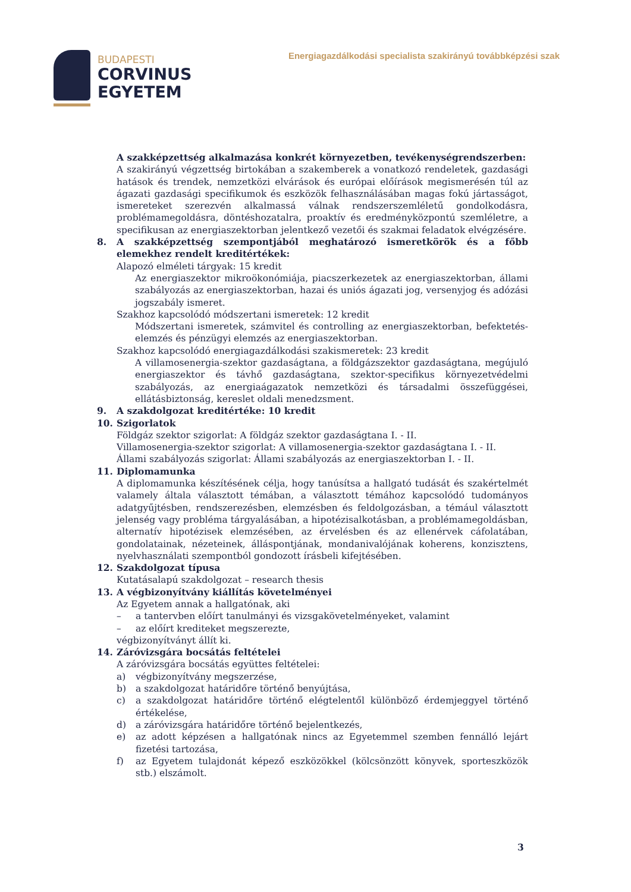BUDAPESTI
CORVINUS
EGYETEM
Energiagazdálkodási specialista szakirányú továbbképzési szak
A szakképzettség alkalmazása konkrét környezetben, tevékenységrendszerben:
A szakirányú végzettség birtokában a szakemberek a vonatkozó rendeletek, gazdasági hatások és trendek, nemzetközi elvárások és európai előírások megismerésén túl az ágazati gazdasági specifikumok és eszközök felhasználásában magas fokú jártasságot, ismereteket szerezvén alkalmassá válnak rendszerszemléletű gondolkodásra, problémamegoldásra, döntéshozatalra, proaktív és eredményközpontú szemléletre, a specifikusan az energiaszektorban jelentkező vezetői és szakmai feladatok elvégzésére.
8. A szakképzettség szempontjából meghatározó ismeretkörök és a főbb elemekhez rendelt kreditértékek:
Alapozó elméleti tárgyak: 15 kredit
Az energiaszektor mikroökonómiája, piacszerkezetek az energiaszektorban, állami szabályozás az energiaszektorban, hazai és uniós ágazati jog, versenyjog és adózási jogszabály ismeret.
Szakhoz kapcsolódó módszertani ismeretek: 12 kredit
Módszertani ismeretek, számvitel és controlling az energiaszektorban, befektetés-elemzés és pénzügyi elemzés az energiaszektorban.
Szakhoz kapcsolódó energiagazdálkodási szakismeretek: 23 kredit
A villamosenergia-szektor gazdaságtana, a földgázszektor gazdaságtana, megújuló energiaszektor és távhő gazdaságtana, szektor-specifikus környezetvédelmi szabályozás, az energiaágazatok nemzetközi és társadalmi összefüggései, ellátásbiztonság, kereslet oldali menedzsment.
9. A szakdolgozat kreditértéke: 10 kredit
10. Szigorlatok
Földgáz szektor szigorlat: A földgáz szektor gazdaságtana I. - II.
Villamosenergia-szektor szigorlat: A villamosenergia-szektor gazdaságtana I. - II.
Állami szabályozás szigorlat: Állami szabályozás az energiaszektorban I. - II.
11. Diplomamunka
A diplomamunka készítésének célja, hogy tanúsítsa a hallgató tudását és szakértelmét valamely általa választott témában, a választott témához kapcsolódó tudományos adatgyűjtésben, rendszerezésben, elemzésben és feldolgozásban, a témául választott jelenség vagy probléma tárgyalásában, a hipotézisalkotásban, a problémamegoldásban, alternatív hipotézisek elemzésében, az érvelésben és az ellenérvek cáfolatában, gondolatainak, nézeteinek, álláspontjának, mondanivalójának koherens, konzisztens, nyelvhasználati szempontból gondozott írásbeli kifejtésében.
12. Szakdolgozat típusa
Kutatásalapú szakdolgozat – research thesis
13. A végbizonyítvány kiállítás követelményei
Az Egyetem annak a hallgatónak, aki
– a tantervben előírt tanulmányi és vizsgakövetelményeket, valamint
– az előírt krediteket megszerezte,
végbizonyítványt állít ki.
14. Záróvizsgára bocsátás feltételei
A záróvizsgára bocsátás együttes feltételei:
a) végbizonyítvány megszerzése,
b) a szakdolgozat határidőre történő benyújtása,
c) a szakdolgozat határidőre történő elégtelentől különböző érdemjeggyel történő értékelése,
d) a záróvizsgára határidőre történő bejelentkezés,
e) az adott képzésen a hallgatónak nincs az Egyetemmel szemben fennálló lejárt fizetési tartozása,
f) az Egyetem tulajdonát képező eszközökkel (kölcsönzött könyvek, sporteszközök stb.) elszámolt.
3